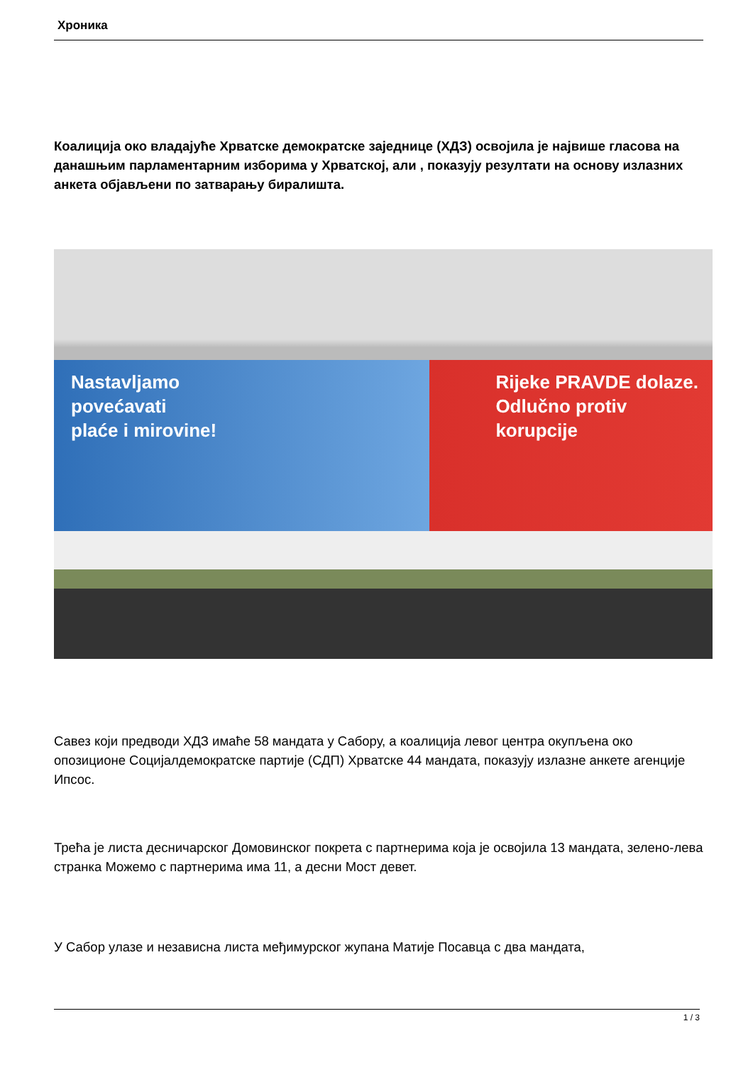Хроника
Коалиција око владајуће Хрватске демократске заједнице (ХДЗ) освојила је највише гласова на данашњим парламентарним изборима у Хрватској, али , показују резултати на основу излазних анкета објављени по затварању биралишта.
Nastavljamo
povećavati
plaće i mirovine!
Rijeke PRAVDE dolaze.
Odlučno protiv
korupcije
Савез који предводи ХДЗ имаће 58 мандата у Сабору, а коалиција левог центра окупљена око опозиционе Социјалдемократске партије (СДП) Хрватске 44 мандата, показују излазне анкете агенције Ипсос.
Трећа је листа десничарског Домовинског покрета с партнерима која је освојила 13 мандата, зелено-лева странка Можемо с партнерима има 11, а десни Мост девет.
У Сабор улазе и независна листа међимурског жупана Матије Посавца с два мандата,
1 / 3